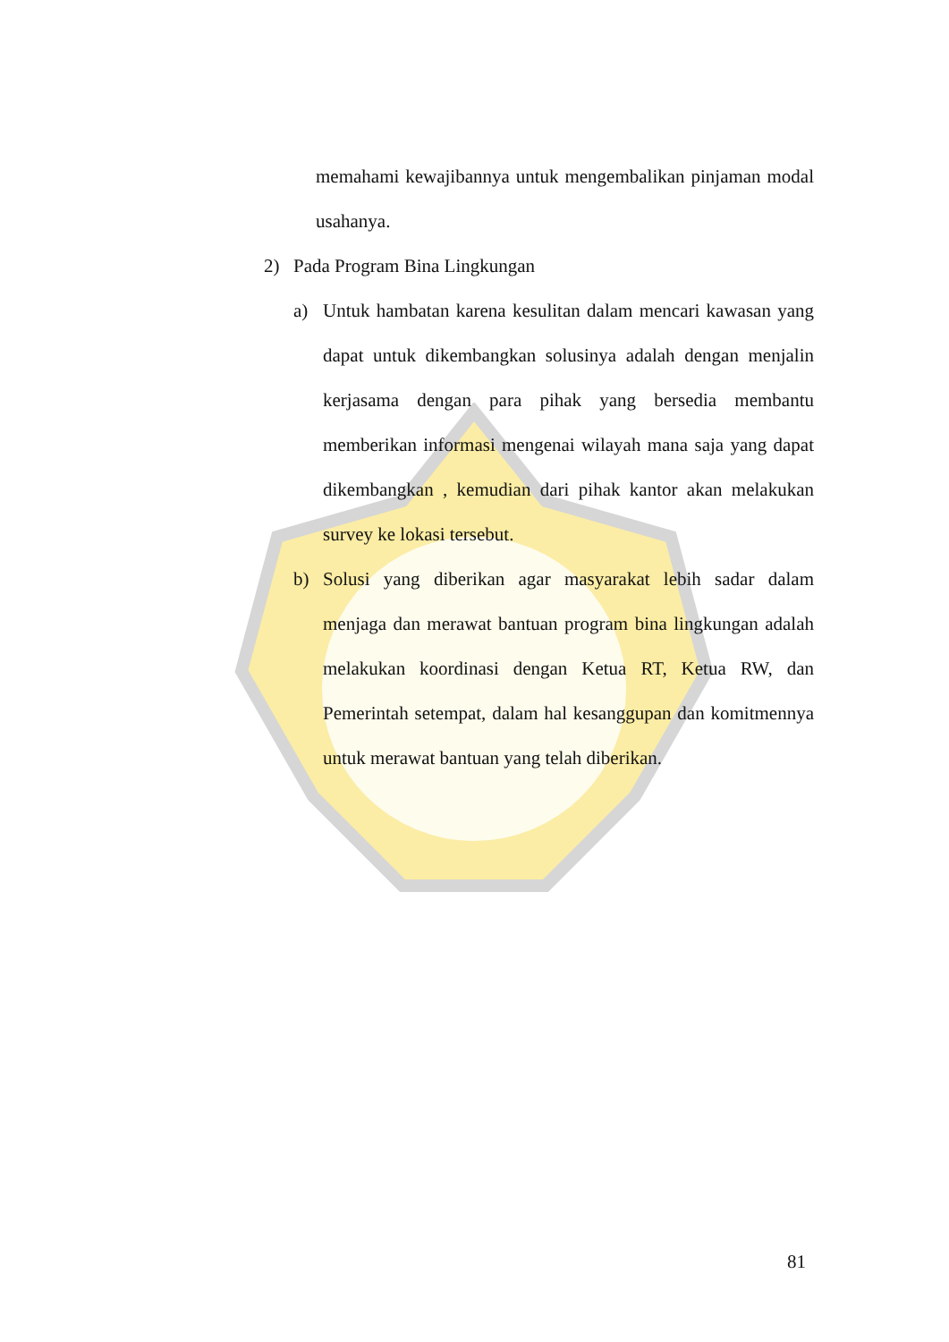memahami kewajibannya untuk mengembalikan pinjaman modal usahanya.
2) Pada Program Bina Lingkungan
a) Untuk hambatan karena kesulitan dalam mencari kawasan yang dapat untuk dikembangkan solusinya adalah dengan menjalin kerjasama dengan para pihak yang bersedia membantu memberikan informasi mengenai wilayah mana saja yang dapat dikembangkan , kemudian dari pihak kantor akan melakukan survey ke lokasi tersebut.
b) Solusi yang diberikan agar masyarakat lebih sadar dalam menjaga dan merawat bantuan program bina lingkungan adalah melakukan koordinasi dengan Ketua RT, Ketua RW, dan Pemerintah setempat, dalam hal kesanggupan dan komitmennya untuk merawat bantuan yang telah diberikan.
81